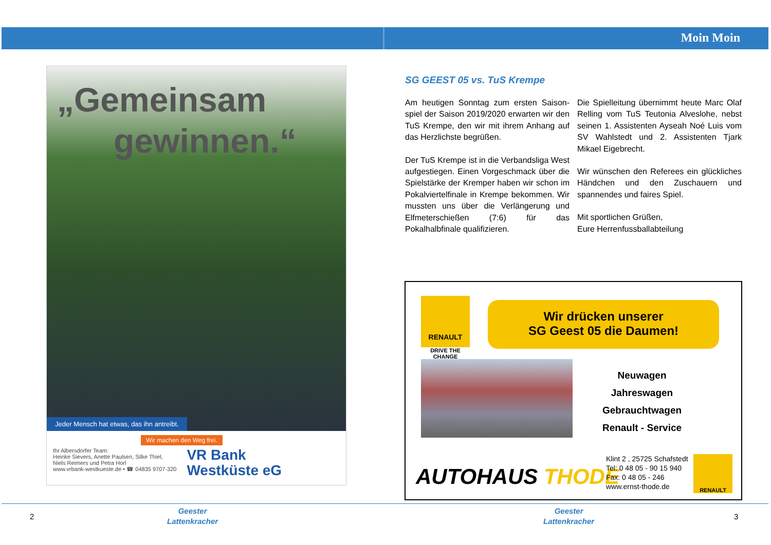Moin Moin
„Gemeinsam
gewinnen.“
Jeder Mensch hat etwas, das ihn antreibt.
Wir machen den Weg frei.
Ihr Albersdorfer Team:
Heinke Sievers, Anette Paulsen, Silke Thiel,
Niels Reimers und Petra Horl
www.vrbank-westkueste.de • ☎ 04835 9707-320
VR Bank
Westküste eG
SG GEEST 05 vs. TuS Krempe
Am heutigen Sonntag zum ersten Saison­spiel der Saison 2019/2020 erwarten wir den TuS Krempe, den wir mit ihrem Anhang auf das Herzlichste begrüßen.
Der TuS Krempe ist in die Verbandsliga West aufgestiegen. Einen Vorgeschmack über die Spielstärke der Kremper haben wir schon im Pokalviertelfinale in Krempe bekommen. Wir mussten uns über die Verlängerung und Elfmeterschießen (7:6) für das Pokalhalbfinale qualifizieren.
Die Spielleitung übernimmt heute Marc Olaf Relling vom TuS Teutonia Alveslohe, nebst seinen 1. Assistenten Ayseah Noé Luis vom SV Wahlstedt und 2. Assistenten Tjark Mikael Eigebrecht.
Wir wünschen den Referees ein glückliches Händchen und den Zuschauern und spannendes und faires Spiel.
Mit sportlichen Grüßen,
Eure Herrenfussballabteilung
RENAULT
DRIVE THE CHANGE
Wir drücken unserer
SG Geest 05 die Daumen!
Neuwagen
Jahreswagen
Gebrauchtwagen
Renault - Service
AUTOHAUS THODE
Klint 2 , 25725 Schafstedt
Tel: 0 48 05 - 90 15 940
Fax: 0 48 05 - 246
www.ernst-thode.de
RENAULT
2
Geester
Lattenkracher
Geester
Lattenkracher
3